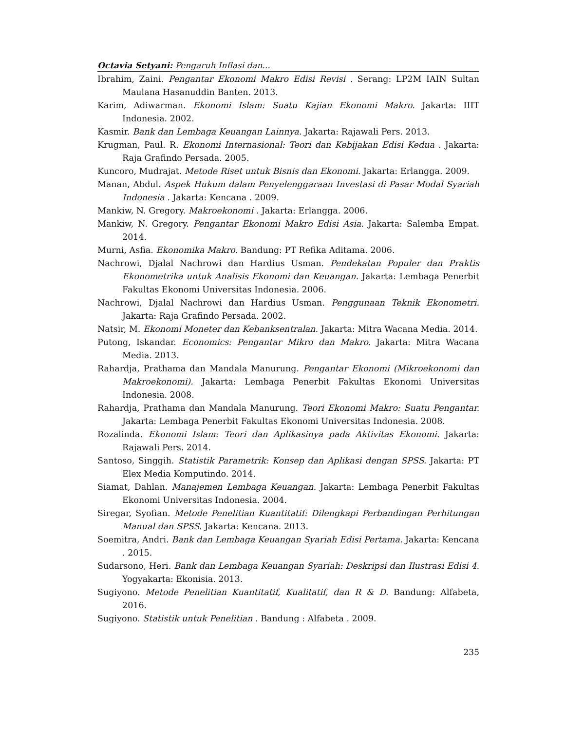Octavia Setyani: Pengaruh Inflasi dan...
Ibrahim, Zaini. Pengantar Ekonomi Makro Edisi Revisi . Serang: LP2M IAIN Sultan Maulana Hasanuddin Banten. 2013.
Karim, Adiwarman. Ekonomi Islam: Suatu Kajian Ekonomi Makro. Jakarta: IIIT Indonesia. 2002.
Kasmir. Bank dan Lembaga Keuangan Lainnya. Jakarta: Rajawali Pers. 2013.
Krugman, Paul. R. Ekonomi Internasional: Teori dan Kebijakan Edisi Kedua . Jakarta: Raja Grafindo Persada. 2005.
Kuncoro, Mudrajat. Metode Riset untuk Bisnis dan Ekonomi. Jakarta: Erlangga. 2009.
Manan, Abdul. Aspek Hukum dalam Penyelenggaraan Investasi di Pasar Modal Syariah Indonesia . Jakarta: Kencana . 2009.
Mankiw, N. Gregory. Makroekonomi . Jakarta: Erlangga. 2006.
Mankiw, N. Gregory. Pengantar Ekonomi Makro Edisi Asia. Jakarta: Salemba Empat. 2014.
Murni, Asfia. Ekonomika Makro. Bandung: PT Refika Aditama. 2006.
Nachrowi, Djalal Nachrowi dan Hardius Usman. Pendekatan Populer dan Praktis Ekonometrika untuk Analisis Ekonomi dan Keuangan. Jakarta: Lembaga Penerbit Fakultas Ekonomi Universitas Indonesia. 2006.
Nachrowi, Djalal Nachrowi dan Hardius Usman. Penggunaan Teknik Ekonometri. Jakarta: Raja Grafindo Persada. 2002.
Natsir, M. Ekonomi Moneter dan Kebanksentralan. Jakarta: Mitra Wacana Media. 2014.
Putong, Iskandar. Economics: Pengantar Mikro dan Makro. Jakarta: Mitra Wacana Media. 2013.
Rahardja, Prathama dan Mandala Manurung. Pengantar Ekonomi (Mikroekonomi dan Makroekonomi). Jakarta: Lembaga Penerbit Fakultas Ekonomi Universitas Indonesia. 2008.
Rahardja, Prathama dan Mandala Manurung. Teori Ekonomi Makro: Suatu Pengantar. Jakarta: Lembaga Penerbit Fakultas Ekonomi Universitas Indonesia. 2008.
Rozalinda. Ekonomi Islam: Teori dan Aplikasinya pada Aktivitas Ekonomi. Jakarta: Rajawali Pers. 2014.
Santoso, Singgih. Statistik Parametrik: Konsep dan Aplikasi dengan SPSS. Jakarta: PT Elex Media Komputindo. 2014.
Siamat, Dahlan. Manajemen Lembaga Keuangan. Jakarta: Lembaga Penerbit Fakultas Ekonomi Universitas Indonesia. 2004.
Siregar, Syofian. Metode Penelitian Kuantitatif: Dilengkapi Perbandingan Perhitungan Manual dan SPSS. Jakarta: Kencana. 2013.
Soemitra, Andri. Bank dan Lembaga Keuangan Syariah Edisi Pertama. Jakarta: Kencana . 2015.
Sudarsono, Heri. Bank dan Lembaga Keuangan Syariah: Deskripsi dan Ilustrasi Edisi 4. Yogyakarta: Ekonisia. 2013.
Sugiyono. Metode Penelitian Kuantitatif, Kualitatif, dan R & D. Bandung: Alfabeta, 2016.
Sugiyono. Statistik untuk Penelitian . Bandung : Alfabeta . 2009.
235